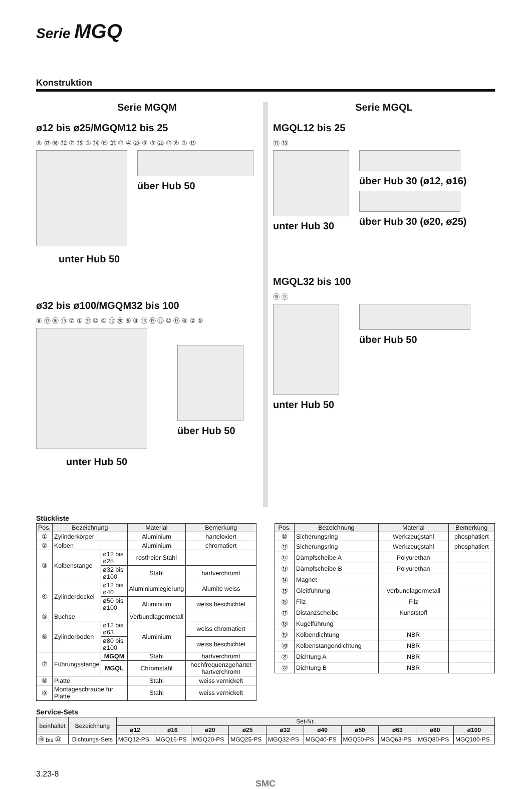Serie MGQ
Konstruktion
Serie MGQM
ø12 bis ø25/MGQM12 bis 25
⑧ ⑰ ⑯ ⑫ ⑦ ⑮ ① ⑭ ⑲ ㉑ ⑩ ④ ⑳ ⑨ ③ ㉒ ⑩ ⑥ ② ⑬
über Hub 50
unter Hub 50
ø32 bis ø100/MGQM32 bis 100
⑧ ⑰ ⑯ ⑮ ⑦ ① ㉑ ⑩ ④ ⑫ ⑳ ⑨ ③ ⑭ ⑲ ㉒ ⑩ ⑬ ⑥ ② ⑤
über Hub 50
unter Hub 50
Serie MGQL
MGQL12 bis 25
⑪ ⑱
unter Hub 30 über Hub 30 (ø12, ø16)
über Hub 30 (ø20, ø25)
MGQL32 bis 100
⑱ ⑪
unter Hub 50 über Hub 50
Stückliste
| Pos. | Bezeichnung | | Material | Bemerkung |
| --- | --- | --- | --- | --- |
| ① | Zylinderkörper | | Aluminium | harteloxiert |
| ② | Kolben | | Aluminium | chromatiert |
| ③ | Kolbenstange | ø12 bis ø25 | rostfreier Stahl | |
| | | ø32 bis ø100 | Stahl | hartverchromt |
| ④ | Zylinderdeckel | ø12 bis ø40 | Aluminiumlegierung | Alumite weiss |
| | | ø50 bis ø100 | Aluminium | weiss beschichtet |
| ⑤ | Buchse | | Verbundlagermetall | |
| ⑥ | Zylinderboden | ø12 bis ø63 | Aluminium | weiss chromatiert |
| | | ø80 bis ø100 | | weiss beschichtet |
| ⑦ | Führungsstange | MGQM | Stahl | hartverchromt |
| | | MGQL | Chromstahl | hochfrequenzgehärtet hartverchromt |
| ⑧ | Platte | | Stahl | weiss vernickelt |
| ⑨ | Montageschraube für Platte | | Stahl | weiss vernickelt |
| Pos. | Bezeichnung | Material | Bemerkung |
| --- | --- | --- | --- |
| ⑩ | Sicherungsring | Werkzeugstahl | phosphatiert |
| ⑪ | Sicherungsring | Werkzeugstahl | phosphatiert |
| ⑫ | Dämpfscheibe A | Polyurethan | |
| ⑬ | Dämpfscheibe B | Polyurethan | |
| ⑭ | Magnet | | |
| ⑮ | Gleitführung | Verbundlagermetall | |
| ⑯ | Filz | Filz | |
| ⑰ | Distanzscheibe | Kunststoff | |
| ⑱ | Kugelführung | | |
| ⑲ | Kolbendichtung | NBR | |
| ⑳ | Kolbenstangendichtung | NBR | |
| ㉑ | Dichtung A | NBR | |
| ㉒ | Dichtung B | NBR | |
Service-Sets
| beinhaltet | Bezeichnung | Set-Nr. | | | | | | | | | |
| --- | --- | --- | --- | --- | --- | --- | --- | --- | --- | --- | --- |
| | | ø12 | ø16 | ø20 | ø25 | ø32 | ø40 | ø50 | ø63 | ø80 | ø100 |
| ⑲ bis ㉒ | Dichtungs-Sets | MGQ12-PS | MGQ16-PS | MGQ20-PS | MGQ25-PS | MGQ32-PS | MGQ40-PS | MGQ50-PS | MGQ63-PS | MGQ80-PS | MGQ100-PS |
3.23-8
SMC